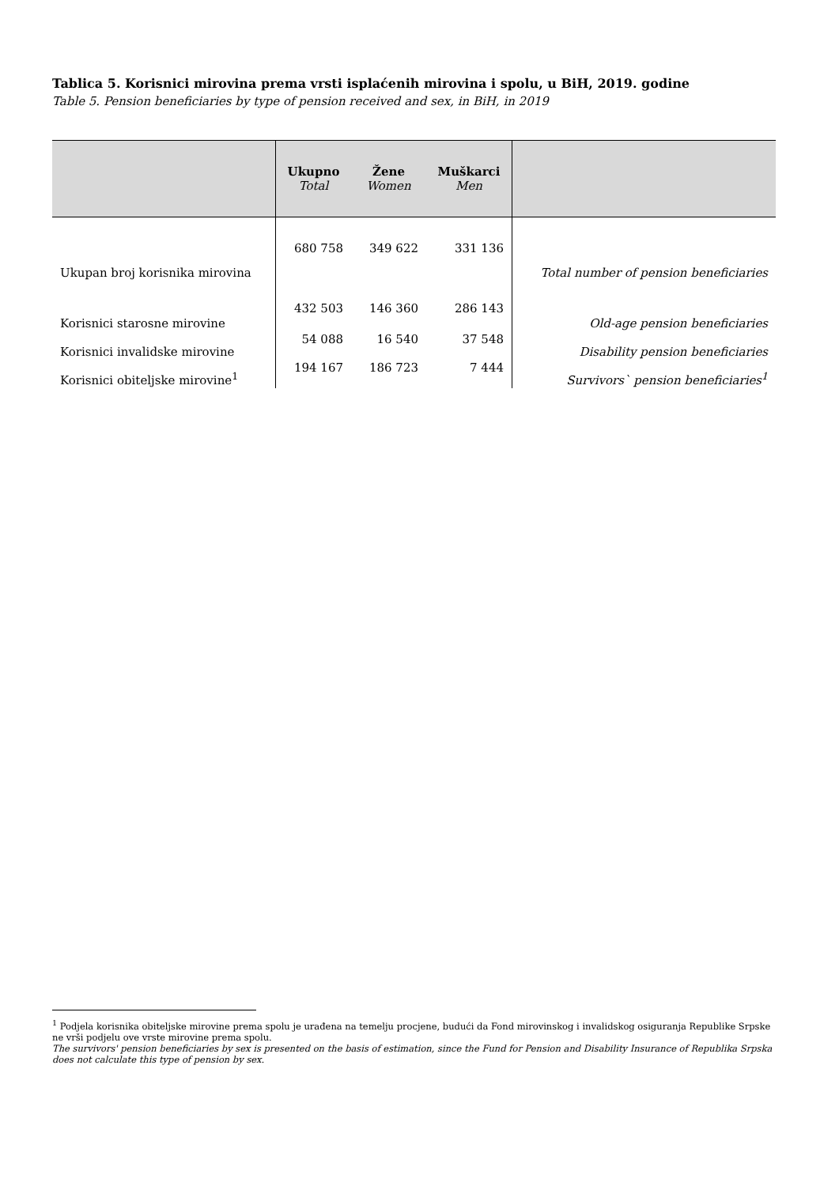Tablica 5. Korisnici mirovina prema vrsti isplaćenih mirovina i spolu, u BiH, 2019. godine
Table 5. Pension beneficiaries by type of pension received and sex, in BiH, in 2019
| | Ukupno Total | Žene Women | Muškarci Men | |
| --- | --- | --- | --- | --- |
| Ukupan broj korisnika mirovina | 680 758 | 349 622 | 331 136 | Total number of pension beneficiaries |
| Korisnici starosne mirovine | 432 503 | 146 360 | 286 143 | Old-age pension beneficiaries |
| Korisnici invalidske mirovine | 54 088 | 16 540 | 37 548 | Disability pension beneficiaries |
| Korisnici obiteljske mirovine<sup>1</sup> | 194 167 | 186 723 | 7 444 | Survivors` pension beneficiaries<sup>1</sup> |
<sup>1</sup> Podjela korisnika obiteljske mirovine prema spolu je urađena na temelju procjene, budući da Fond mirovinskog i invalidskog osiguranja Republike Srpske ne vrši podjelu ove vrste mirovine prema spolu.
The survivors' pension beneficiaries by sex is presented on the basis of estimation, since the Fund for Pension and Disability Insurance of Republika Srpska does not calculate this type of pension by sex.